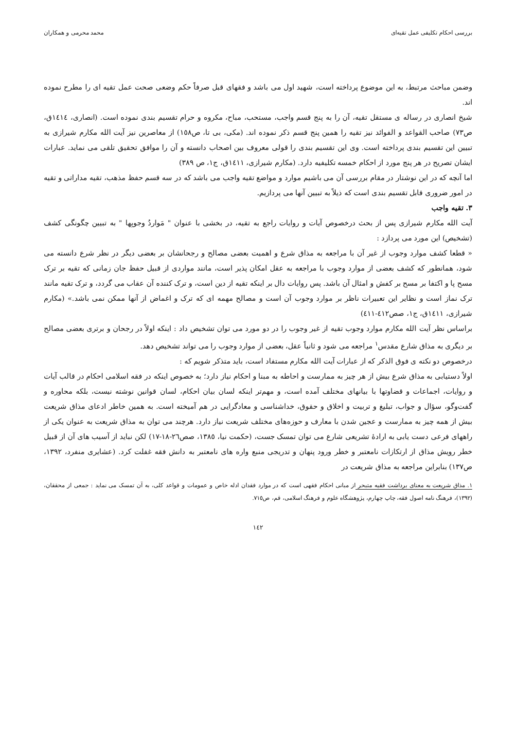بررسی احکام تکلیفی عمل تقیه‌ای محمد محرمی و همکاران
وضمن مباحث مرتبط، به این موضوع پرداخته است، شهید اول می باشد و فقهای قبل صرفاً حکم وضعی صحت عمل تقیه ای را مطرح نموده اند.
شیخ انصاری در رساله ی مستقل تقیه، آن را به پنج قسم واجب، مستحب، مباح، مکروه و حرام تقسیم بندی نموده است. (انصاری، ١٤١٤ق، ص٧٣) صاحب القواعد و الفوائد نیز تقیه را همین پنج قسم ذکر نموده اند. (مکی، بی تا، ص١٥٨) از معاصرین نیز آیت الله مکارم شیرازی به تبیین این تقسیم بندی پرداخته است. وی این تقسیم بندی را قولی معروف بین اصحاب دانسته و آن را موافق تحقیق تلقی می نماید. عبارات ایشان تصریح در هر پنج مورد از احکام خمسه تکلیفیه دارد. (مکارم شیرازی، ١٤١١ق، ج١، ص ٣٨٩)
اما آنچه که در این نوشتار در مقام بررسی آن می باشیم موارد و مواضع تقیه واجب می باشد که در سه قسم حفظ مذهب، تقیه مداراتی و تقیه در امور ضروری قابل تقسیم بندی است که ذیلاً به تبیین آنها می پردازیم.
٣. تقیه واجب
آیت الله مکارم شیرازی پس از بحث درخصوص آیات و روایات راجع به تقیه، در بخشی با عنوان " مَواردُ وجوبِها " به تبیین چگونگی کشف (تشخیص) این مورد می پردازد :
« قطعا کشف موارد وجوب از غیر آن با مراجعه به مذاق شرع و اهمیت بعضی مصالح و رجحانشان بر بعضی دیگر در نظر شرع دانسته می شود، همانطور که کشف بعضی از موارد وجوب با مراجعه به عقل امکان پذیر است، مانند مواردی از قبیل حفظ جان زمانی که تقیه بر ترک مسح پا و اکتفا بر مسح بر کفش و امثال آن باشد. پس روایات دال بر اینکه تقیه از دین است، و ترک کننده آن عقاب می گردد، و ترک تقیه مانند ترک نماز است و نظایر این تعبیرات ناظر بر موارد وجوب آن است و مصالح مهمه ای که ترک و اغماض از آنها ممکن نمی باشد.» (مکارم شیرازی، ١٤١١ق، ج١، صص٤١٢-٤١١)
براساس نظر آیت الله مکارم موارد وجوب تقیه از غیر وجوب را در دو مورد می توان تشخیص داد : اینکه اولاً در رجحان و برتری بعضی مصالح بر دیگری به مذاق شارع مقدس<sup>١</sup> مراجعه می شود و ثانیاً عقل، بعضی از موارد وجوب را می تواند تشخیص دهد.
درخصوص دو نکته ی فوق الذکر که از عبارات آیت الله مکارم مستفاد است، باید متذکر شویم که :
اولاً دستیابی به مذاق شرع بیش از هر چیز به ممارست و احاطه به مبنا و احکام نیاز دارد؛ به خصوص اینکه در فقه اسلامی احکام در قالب آیات و روایات، اجماعات و قضاوتها با بیانهای مختلف آمده است، و مهم‌تر اینکه لسان بیان احکام، لسان قوانین نوشته نیست، بلکه محاوره و گفت‌وگو، سؤال و جواب، تبلیغ و تربیت و اخلاق و حقوق، خداشناسی و معادگرایی در هم آمیخته است. به همین خاطر ادعای مذاق شریعت بیش از همه چیز به ممارست و عجین شدن با معارف و حوزه‌های مختلف شریعت نیاز دارد. هرچند می توان به مذاق شریعت به عنوان یکی از راههای فرعی دست یابی به ارادۀ تشریعی شارع می توان تمسک جست، (حکمت نیا، ١٣٨٥، صص٢٦-١٨-١٧) لکن نباید از آسیب های آن از قبیل خطر رویش مذاق از ارتکازات نامعتبر و خطر ورود پنهان و تدریجی منبع واره های نامعتبر به دانش فقه غفلت کرد. (عشایری منفرد، ١٣٩٢، ص١٣٧) بنابراین مراجعه به مذاق شریعت در
١. مذاق شریعت به معنای برداشت فقیه متبحر از مبانی احکام فقهی است که در موارد فقدان ادله خاص و عمومات و قواعد کلی، به آن تمسک می نماید : جمعی از محققان، (١٣٩٢)، فرهنگ نامه اصول فقه، چاپ چهارم، پژوهشگاه علوم و فرهنگ اسلامی، قم، ص٧١٥.
١٤٢